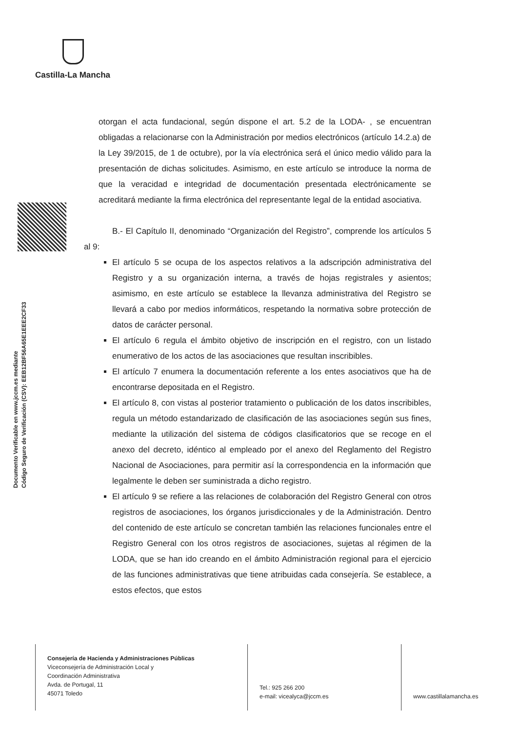Castilla-La Mancha
Documento Verificable en www.jccm.es mediante
Código Seguro de Verificación (CSV): EEB12BF56A65E1EEE2CF33
otorgan el acta fundacional, según dispone el art. 5.2 de la LODA- , se encuentran obligadas a relacionarse con la Administración por medios electrónicos (artículo 14.2.a) de la Ley 39/2015, de 1 de octubre), por la vía electrónica será el único medio válido para la presentación de dichas solicitudes. Asimismo, en este artículo se introduce la norma de que la veracidad e integridad de documentación presentada electrónicamente se acreditará mediante la firma electrónica del representante legal de la entidad asociativa.
B.- El Capítulo II, denominado “Organización del Registro”, comprende los artículos 5 al 9:
El artículo 5 se ocupa de los aspectos relativos a la adscripción administrativa del Registro y a su organización interna, a través de hojas registrales y asientos; asimismo, en este artículo se establece la llevanza administrativa del Registro se llevará a cabo por medios informáticos, respetando la normativa sobre protección de datos de carácter personal.
El artículo 6 regula el ámbito objetivo de inscripción en el registro, con un listado enumerativo de los actos de las asociaciones que resultan inscribibles.
El artículo 7 enumera la documentación referente a los entes asociativos que ha de encontrarse depositada en el Registro.
El artículo 8, con vistas al posterior tratamiento o publicación de los datos inscribibles, regula un método estandarizado de clasificación de las asociaciones según sus fines, mediante la utilización del sistema de códigos clasificatorios que se recoge en el anexo del decreto, idéntico al empleado por el anexo del Reglamento del Registro Nacional de Asociaciones, para permitir así la correspondencia en la información que legalmente le deben ser suministrada a dicho registro.
El artículo 9 se refiere a las relaciones de colaboración del Registro General con otros registros de asociaciones, los órganos jurisdiccionales y de la Administración. Dentro del contenido de este artículo se concretan también las relaciones funcionales entre el Registro General con los otros registros de asociaciones, sujetas al régimen de la LODA, que se han ido creando en el ámbito Administración regional para el ejercicio de las funciones administrativas que tiene atribuidas cada consejería. Se establece, a estos efectos, que estos
Consejería de Hacienda y Administraciones Públicas
Viceconsejería de Administración Local y
Coordinación Administrativa
Avda. de Portugal, 11
45071 Toledo
Tel.: 925 266 200
e-mail: vicealyca@jccm.es
www.castillalamancha.es